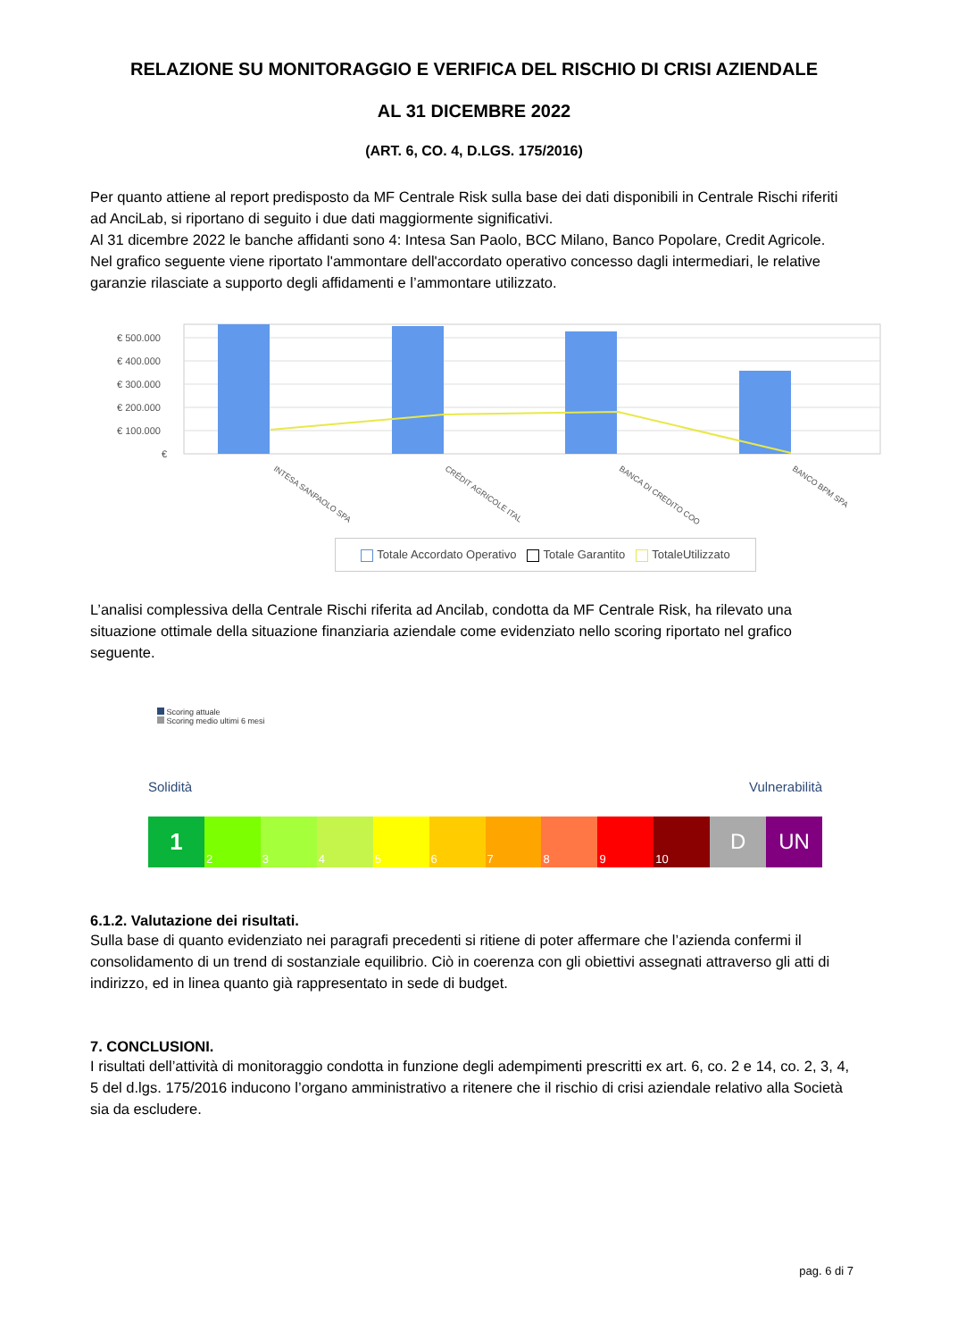RELAZIONE SU MONITORAGGIO E VERIFICA DEL RISCHIO DI CRISI AZIENDALE
AL 31 DICEMBRE 2022
(ART. 6, CO. 4, D.LGS. 175/2016)
Per quanto attiene al report predisposto da MF Centrale Risk sulla base dei dati disponibili in Centrale Rischi riferiti ad AnciLab, si riportano di seguito i due dati maggiormente significativi.
Al 31 dicembre 2022 le banche affidanti sono 4: Intesa San Paolo, BCC Milano, Banco Popolare, Credit Agricole.
Nel grafico seguente viene riportato l'ammontare dell'accordato operativo concesso dagli intermediari, le relative garanzie rilasciate a supporto degli affidamenti e l’ammontare utilizzato.
€ 500.000
€ 400.000
€ 300.000
€ 200.000
€ 100.000
€
INTESA SANPAOLO SPA
CRÉDIT AGRICOLE ITAL
BANCA DI CREDITO COO
BANCO BPM SPA
Totale Accordato Operativo Totale Garantito TotaleUtilizzato
L’analisi complessiva della Centrale Rischi riferita ad Ancilab, condotta da MF Centrale Risk, ha rilevato una situazione ottimale della situazione finanziaria aziendale come evidenziato nello scoring riportato nel grafico seguente.
Scoring attuale
Scoring medio ultimi 6 mesi
Solidità Vulnerabilità
1
2 3 4 5 6 7 8 9 10
D UN
6.1.2. Valutazione dei risultati.
Sulla base di quanto evidenziato nei paragrafi precedenti si ritiene di poter affermare che l’azienda confermi il consolidamento di un trend di sostanziale equilibrio. Ciò in coerenza con gli obiettivi assegnati attraverso gli atti di indirizzo, ed in linea quanto già rappresentato in sede di budget.
7. CONCLUSIONI.
I risultati dell’attività di monitoraggio condotta in funzione degli adempimenti prescritti ex art. 6, co. 2 e 14, co. 2, 3, 4, 5 del d.lgs. 175/2016 inducono l’organo amministrativo a ritenere che il rischio di crisi aziendale relativo alla Società sia da escludere.
pag. 6 di 7